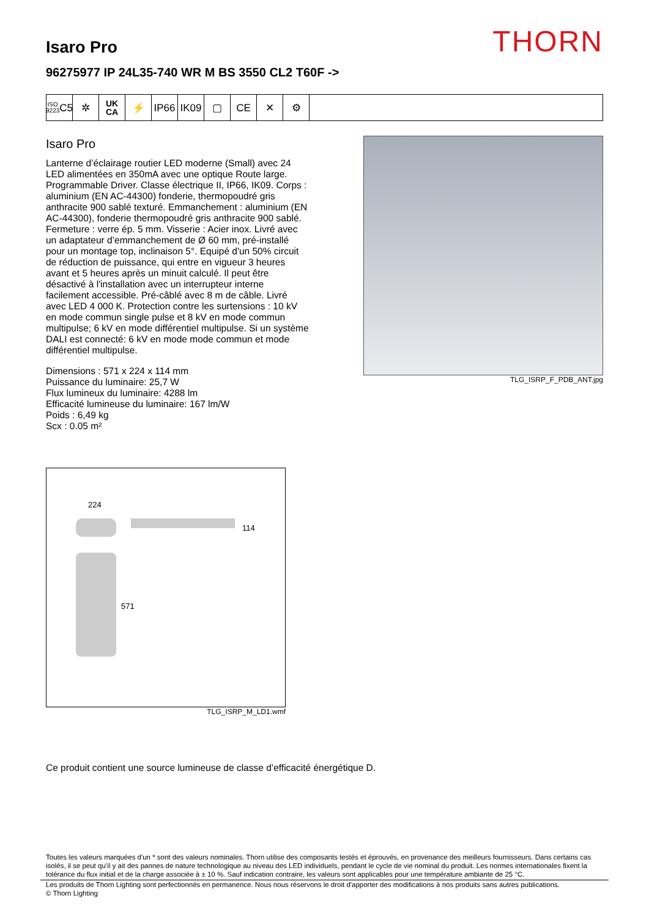THORN
Isaro Pro
96275977 IP 24L35-740 WR M BS 3550 CL2 T60F ->
ISO 9223
C5
✲
UK
CA
⚡ IP66 IK09 ▢ CE ✕ ⚙
Isaro Pro
Lanterne d’éclairage routier LED moderne (Small) avec 24 LED alimentées en 350mA avec une optique Route large. Programmable Driver. Classe électrique II, IP66, IK09. Corps : aluminium (EN AC-44300) fonderie, thermopoudré gris anthracite 900 sablé texturé. Emmanchement : aluminium (EN AC-44300), fonderie thermopoudré gris anthracite 900 sablé. Fermeture : verre ép. 5 mm. Visserie : Acier inox. Livré avec un adaptateur d’emmanchement de Ø 60 mm, pré-installé pour un montage top, inclinaison 5°. Equipé d'un 50% circuit de réduction de puissance, qui entre en vigueur 3 heures avant et 5 heures après un minuit calculé. Il peut être désactivé à l'installation avec un interrupteur interne facilement accessible. Pré-câblé avec 8 m de câble. Livré avec LED 4 000 K. Protection contre les surtensions : 10 kV en mode commun single pulse et 8 kV en mode commun multipulse; 6 kV en mode différentiel multipulse. Si un système DALI est connecté: 6 kV en mode mode commun et mode différentiel multipulse.
Dimensions : 571 x 224 x 114 mm
Puissance du luminaire: 25,7 W
Flux lumineux du luminaire: 4288 lm
Efficacité lumineuse du luminaire: 167 lm/W
Poids : 6,49 kg
Scx : 0.05 m²
TLG_ISRP_F_PDB_ANT.jpg
224
114
571
TLG_ISRP_M_LD1.wmf
Ce produit contient une source lumineuse de classe d’efficacité énergétique D.
Toutes les valeurs marquées d'un * sont des valeurs nominales. Thorn utilise des composants testés et éprouvés, en provenance des meilleurs fournisseurs. Dans certains cas isolés, il se peut qu’il y ait des pannes de nature technologique au niveau des LED individuels, pendant le cycle de vie nominal du produit. Les normes internationales fixent la tolérance du flux initial et de la charge associée à ± 10 %. Sauf indication contraire, les valeurs sont applicables pour une température ambiante de 25 °C.
Les produits de Thorn Lighting sont perfectionnés en permanence. Nous nous réservons le droit d'apporter des modifications à nos produits sans autres publications.
© Thorn Lighting